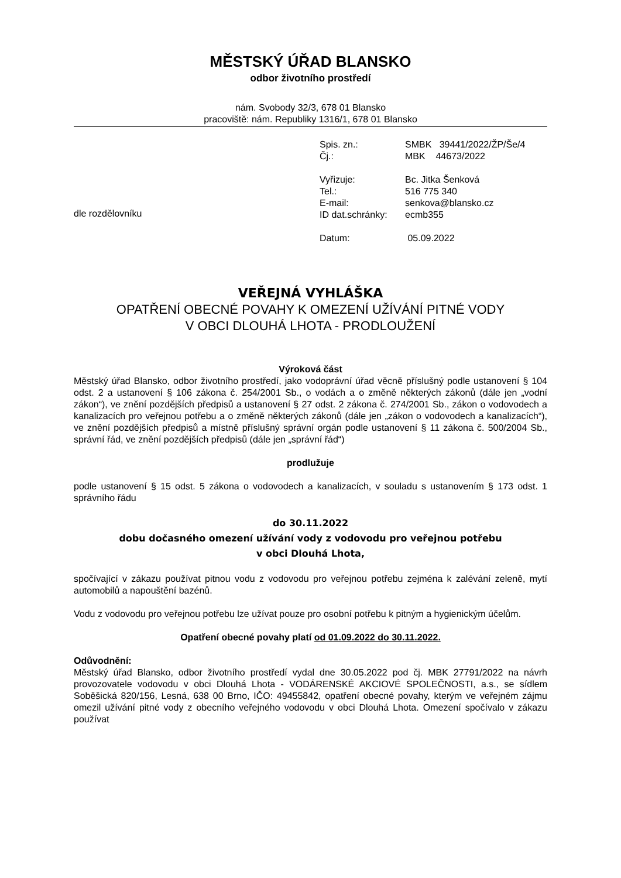MĚSTSKÝ ÚŘAD BLANSKO
odbor životního prostředí
nám. Svobody 32/3, 678 01 Blansko
pracoviště: nám. Republiky 1316/1, 678 01 Blansko
dle rozdělovníku
| Spis. zn.: | SMBK 39441/2022/ŽP/Še/4 |
| Čj.: | MBK 44673/2022 |
| Vyřizuje: | Bc. Jitka Šenková |
| Tel.: | 516 775 340 |
| E-mail: | senkova@blansko.cz |
| ID dat.schránky: | ecmb355 |
| Datum: | 05.09.2022 |
VEŘEJNÁ VYHLÁŠKA
OPATŘENÍ OBECNÉ POVAHY K OMEZENÍ UŽÍVÁNÍ PITNÉ VODY
V OBCI DLOUHÁ LHOTA - PRODLOUŽENÍ
Výroková část
Městský úřad Blansko, odbor životního prostředí, jako vodoprávní úřad věcně příslušný podle ustanovení § 104 odst. 2 a ustanovení § 106 zákona č. 254/2001 Sb., o vodách a o změně některých zákonů (dále jen „vodní zákon“), ve znění pozdějších předpisů a ustanovení § 27 odst. 2 zákona č. 274/2001 Sb., zákon o vodovodech a kanalizacích pro veřejnou potřebu a o změně některých zákonů (dále jen „zákon o vodovodech a kanalizacích“), ve znění pozdějších předpisů a místně příslušný správní orgán podle ustanovení § 11 zákona č. 500/2004 Sb., správní řád, ve znění pozdějších předpisů (dále jen „správní řád“)
prodlužuje
podle ustanovení § 15 odst. 5 zákona o vodovodech a kanalizacích, v souladu s ustanovením § 173 odst. 1 správního řádu
do 30.11.2022
dobu dočasného omezení užívání vody z vodovodu pro veřejnou potřebu
v obci Dlouhá Lhota,
spočívající v zákazu používat pitnou vodu z vodovodu pro veřejnou potřebu zejména k zalévání zeleně, mytí automobilů a napouštění bazénů.
Vodu z vodovodu pro veřejnou potřebu lze užívat pouze pro osobní potřebu k pitným a hygienickým účelům.
Opatření obecné povahy platí od 01.09.2022 do 30.11.2022.
Odůvodnění:
Městský úřad Blansko, odbor životního prostředí vydal dne 30.05.2022 pod čj. MBK 27791/2022 na návrh provozovatele vodovodu v obci Dlouhá Lhota - VODÁRENSKÉ AKCIOVÉ SPOLEČNOSTI, a.s., se sídlem Soběšická 820/156, Lesná, 638 00 Brno, IČO: 49455842, opatření obecné povahy, kterým ve veřejném zájmu omezil užívání pitné vody z obecního veřejného vodovodu v obci Dlouhá Lhota. Omezení spočívalo v zákazu používat